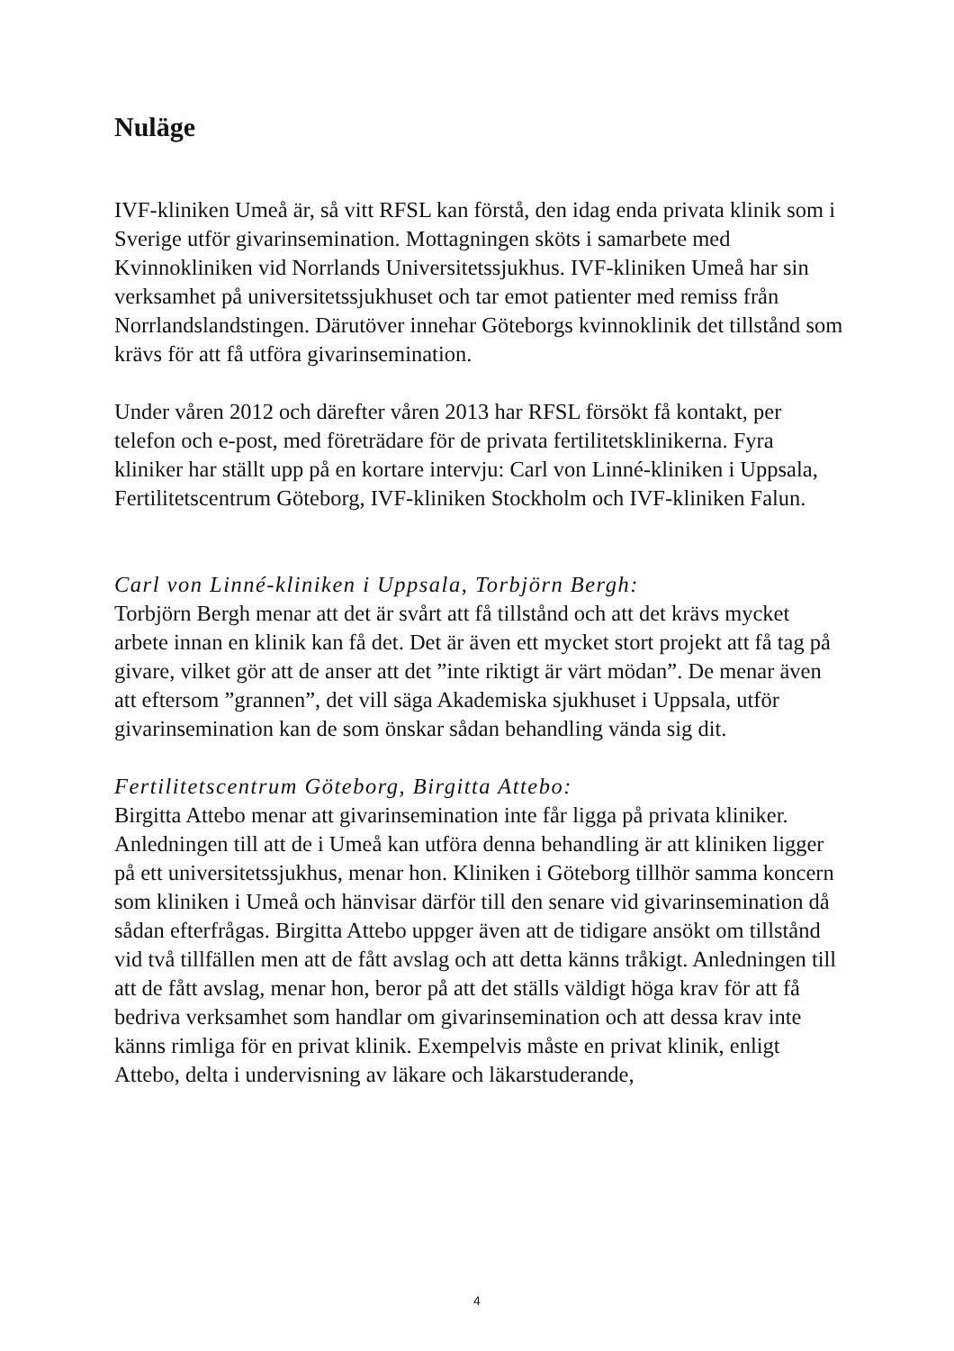Nuläge
IVF-kliniken Umeå är, så vitt RFSL kan förstå, den idag enda privata klinik som i Sverige utför givarinsemination. Mottagningen sköts i samarbete med Kvinnokliniken vid Norrlands Universitetssjukhus. IVF-kliniken Umeå har sin verksamhet på universitetssjukhuset och tar emot patienter med remiss från Norrlandslandstingen. Därutöver innehar Göteborgs kvinnoklinik det tillstånd som krävs för att få utföra givarinsemination.
Under våren 2012 och därefter våren 2013 har RFSL försökt få kontakt, per telefon och e-post, med företrädare för de privata fertilitetsklinikerna. Fyra kliniker har ställt upp på en kortare intervju: Carl von Linné-kliniken i Uppsala, Fertilitetscentrum Göteborg, IVF-kliniken Stockholm och IVF-kliniken Falun.
Carl von Linné-kliniken i Uppsala, Torbjörn Bergh:
Torbjörn Bergh menar att det är svårt att få tillstånd och att det krävs mycket arbete innan en klinik kan få det. Det är även ett mycket stort projekt att få tag på givare, vilket gör att de anser att det ”inte riktigt är värt mödan”. De menar även att eftersom ”grannen”, det vill säga Akademiska sjukhuset i Uppsala, utför givarinsemination kan de som önskar sådan behandling vända sig dit.
Fertilitetscentrum Göteborg, Birgitta Attebo:
Birgitta Attebo menar att givarinsemination inte får ligga på privata kliniker. Anledningen till att de i Umeå kan utföra denna behandling är att kliniken ligger på ett universitetssjukhus, menar hon. Kliniken i Göteborg tillhör samma koncern som kliniken i Umeå och hänvisar därför till den senare vid givarinsemination då sådan efterfrågas. Birgitta Attebo uppger även att de tidigare ansökt om tillstånd vid två tillfällen men att de fått avslag och att detta känns tråkigt. Anledningen till att de fått avslag, menar hon, beror på att det ställs väldigt höga krav för att få bedriva verksamhet som handlar om givarinsemination och att dessa krav inte känns rimliga för en privat klinik. Exempelvis måste en privat klinik, enligt Attebo, delta i undervisning av läkare och läkarstuderande,
4